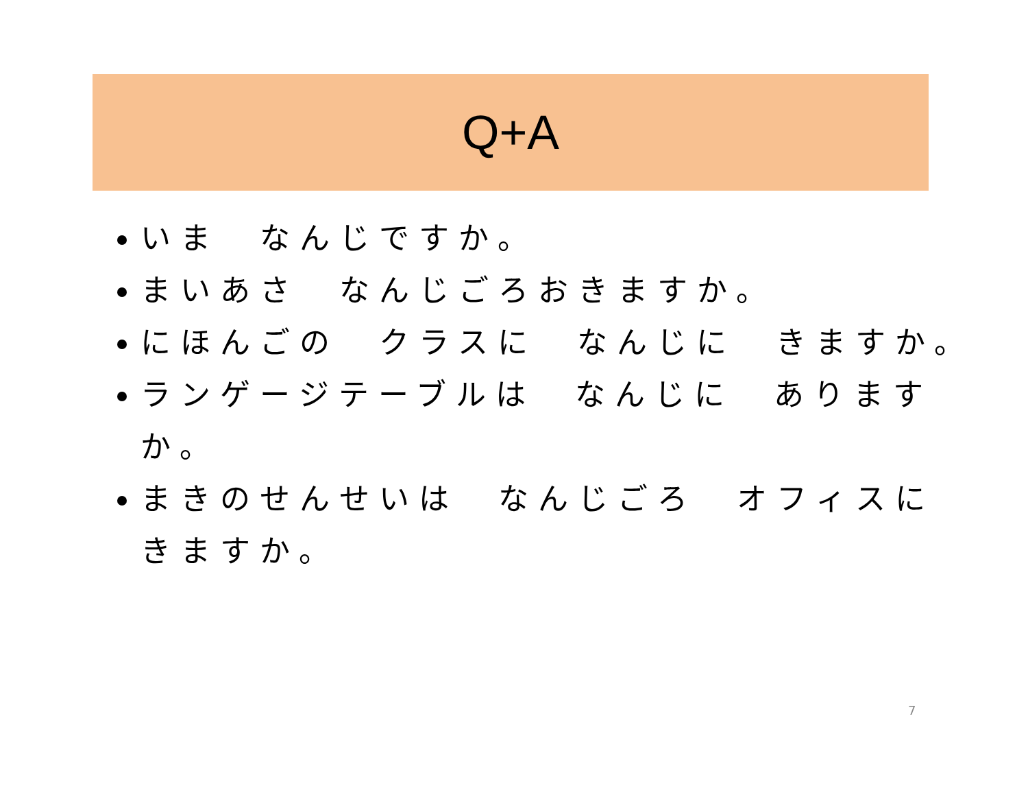Q+A
いま　なんじですか。
まいあさ　なんじごろおきますか。
にほんごの　クラスに　なんじに　きますか。
ランゲージテーブルは　なんじに　ありますか。
まきのせんせいは　なんじごろ　オフィスに きますか。
7